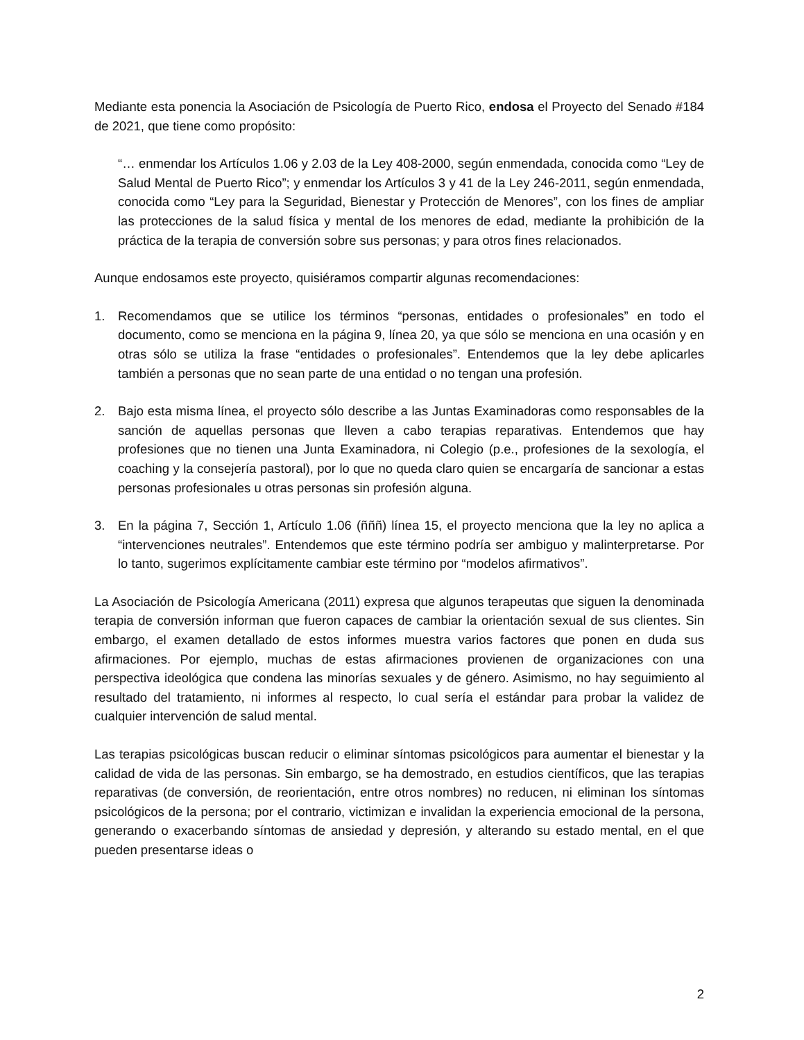Mediante esta ponencia la Asociación de Psicología de Puerto Rico, endosa el Proyecto del Senado #184 de 2021, que tiene como propósito:
“… enmendar los Artículos 1.06 y 2.03 de la Ley 408-2000, según enmendada, conocida como “Ley de Salud Mental de Puerto Rico”; y enmendar los Artículos 3 y 41 de la Ley 246-2011, según enmendada, conocida como “Ley para la Seguridad, Bienestar y Protección de Menores”, con los fines de ampliar las protecciones de la salud física y mental de los menores de edad, mediante la prohibición de la práctica de la terapia de conversión sobre sus personas; y para otros fines relacionados.
Aunque endosamos este proyecto, quisiéramos compartir algunas recomendaciones:
1. Recomendamos que se utilice los términos “personas, entidades o profesionales” en todo el documento, como se menciona en la página 9, línea 20, ya que sólo se menciona en una ocasión y en otras sólo se utiliza la frase “entidades o profesionales”. Entendemos que la ley debe aplicarles también a personas que no sean parte de una entidad o no tengan una profesión.
2. Bajo esta misma línea, el proyecto sólo describe a las Juntas Examinadoras como responsables de la sanción de aquellas personas que lleven a cabo terapias reparativas. Entendemos que hay profesiones que no tienen una Junta Examinadora, ni Colegio (p.e., profesiones de la sexología, el coaching y la consejería pastoral), por lo que no queda claro quien se encargaría de sancionar a estas personas profesionales u otras personas sin profesión alguna.
3. En la página 7, Sección 1, Artículo 1.06 (ñññ) línea 15, el proyecto menciona que la ley no aplica a “intervenciones neutrales”. Entendemos que este término podría ser ambiguo y malinterpretarse. Por lo tanto, sugerimos explícitamente cambiar este término por “modelos afirmativos”.
La Asociación de Psicología Americana (2011) expresa que algunos terapeutas que siguen la denominada terapia de conversión informan que fueron capaces de cambiar la orientación sexual de sus clientes. Sin embargo, el examen detallado de estos informes muestra varios factores que ponen en duda sus afirmaciones. Por ejemplo, muchas de estas afirmaciones provienen de organizaciones con una perspectiva ideológica que condena las minorías sexuales y de género. Asimismo, no hay seguimiento al resultado del tratamiento, ni informes al respecto, lo cual sería el estándar para probar la validez de cualquier intervención de salud mental.
Las terapias psicológicas buscan reducir o eliminar síntomas psicológicos para aumentar el bienestar y la calidad de vida de las personas. Sin embargo, se ha demostrado, en estudios científicos, que las terapias reparativas (de conversión, de reorientación, entre otros nombres) no reducen, ni eliminan los síntomas psicológicos de la persona; por el contrario, victimizan e invalidan la experiencia emocional de la persona, generando o exacerbando síntomas de ansiedad y depresión, y alterando su estado mental, en el que pueden presentarse ideas o
2